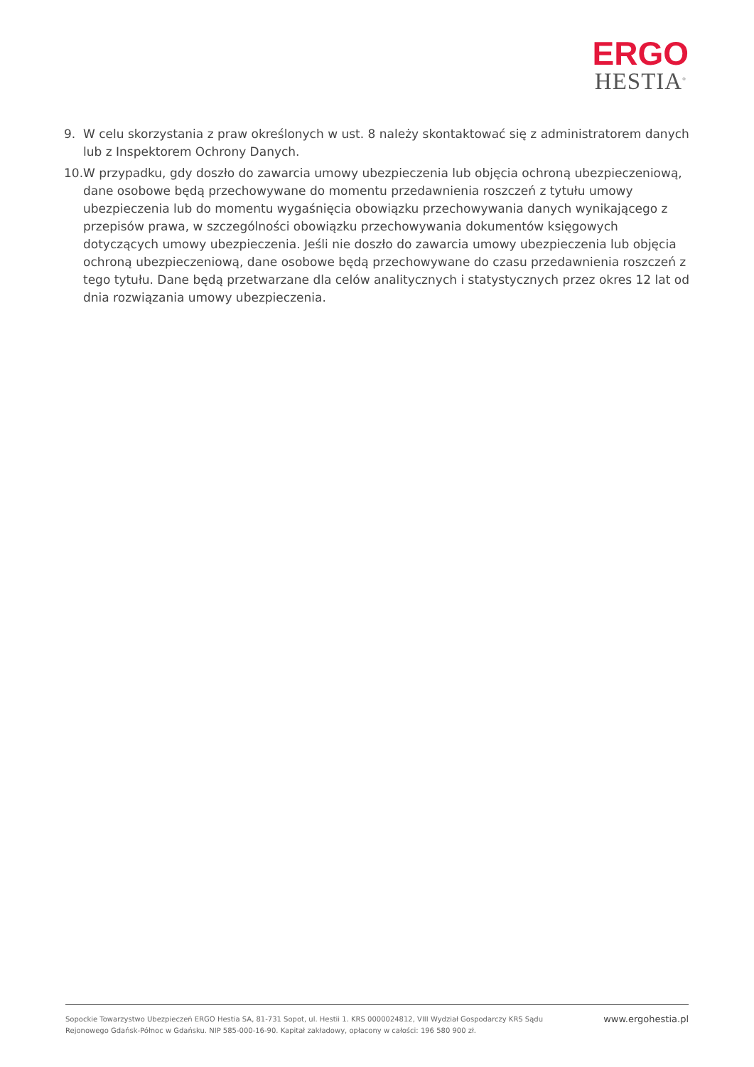ERGO
HESTIA<sup>®</sup>
9. W celu skorzystania z praw określonych w ust. 8 należy skontaktować się z administratorem danych lub z Inspektorem Ochrony Danych.
10. W przypadku, gdy doszło do zawarcia umowy ubezpieczenia lub objęcia ochroną ubezpieczeniową, dane osobowe będą przechowywane do momentu przedawnienia roszczeń z tytułu umowy ubezpieczenia lub do momentu wygaśnięcia obowiązku przechowywania danych wynikającego z przepisów prawa, w szczególności obowiązku przechowywania dokumentów księgowych dotyczących umowy ubezpieczenia. Jeśli nie doszło do zawarcia umowy ubezpieczenia lub objęcia ochroną ubezpieczeniową, dane osobowe będą przechowywane do czasu przedawnienia roszczeń z tego tytułu. Dane będą przetwarzane dla celów analitycznych i statystycznych przez okres 12 lat od dnia rozwiązania umowy ubezpieczenia.
Sopockie Towarzystwo Ubezpieczeń ERGO Hestia SA, 81-731 Sopot, ul. Hestii 1. KRS 0000024812, VIII Wydział Gospodarczy KRS Sądu Rejonowego Gdańsk-Północ w Gdańsku. NIP 585-000-16-90. Kapitał zakładowy, opłacony w całości: 196 580 900 zł.
www.ergohestia.pl